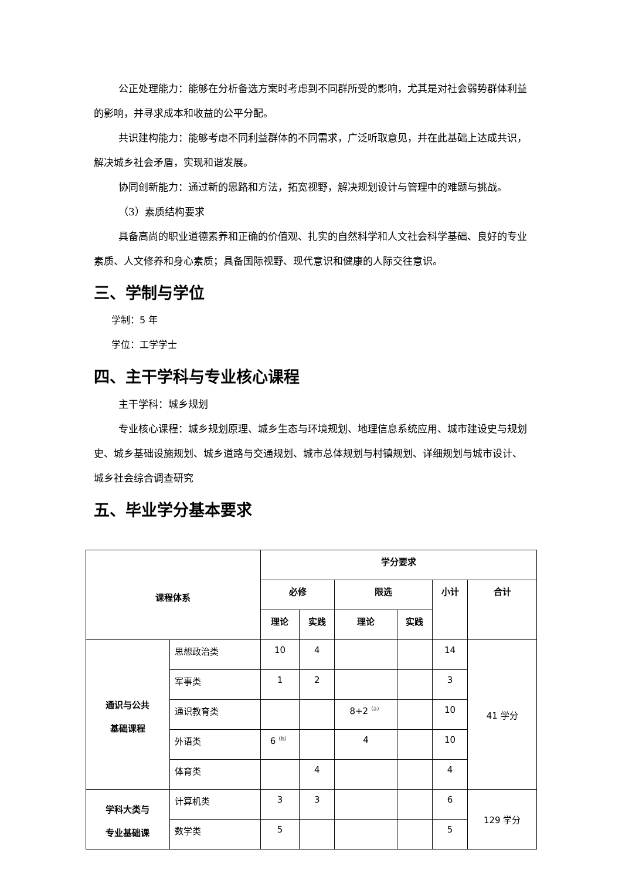公正处理能力：能够在分析备选方案时考虑到不同群所受的影响，尤其是对社会弱势群体利益的影响，并寻求成本和收益的公平分配。
共识建构能力：能够考虑不同利益群体的不同需求，广泛听取意见，并在此基础上达成共识，解决城乡社会矛盾，实现和谐发展。
协同创新能力：通过新的思路和方法，拓宽视野，解决规划设计与管理中的难题与挑战。
（3）素质结构要求
具备高尚的职业道德素养和正确的价值观、扎实的自然科学和人文社会科学基础、良好的专业素质、人文修养和身心素质；具备国际视野、现代意识和健康的人际交往意识。
三、学制与学位
学制：5 年
学位：工学学士
四、主干学科与专业核心课程
主干学科：城乡规划
专业核心课程：城乡规划原理、城乡生态与环境规划、地理信息系统应用、城市建设史与规划史、城乡基础设施规划、城乡道路与交通规划、城市总体规划与村镇规划、详细规划与城市设计、城乡社会综合调查研究
五、毕业学分基本要求
| 课程体系 | | 学分要求 | | | | | |
| --- | --- | --- | --- | --- | --- | --- | --- |
| | | 必修 | | 限选 | | 小计 | 合计 |
| | | 理论 | 实践 | 理论 | 实践 | | |
| 通识与公共 基础课程 | 思想政治类 | 10 | 4 | | | 14 | 41 学分 |
| | 军事类 | 1 | 2 | | | 3 | |
| | 通识教育类 | | | 8+2<sup>（a）</sup> | | 10 | |
| | 外语类 | 6<sup>（b）</sup> | | 4 | | 10 | |
| | 体育类 | | 4 | | | 4 | |
| 学科大类与 专业基础课 | 计算机类 | 3 | 3 | | | 6 | 129 学分 |
| | 数学类 | 5 | | | | 5 | |